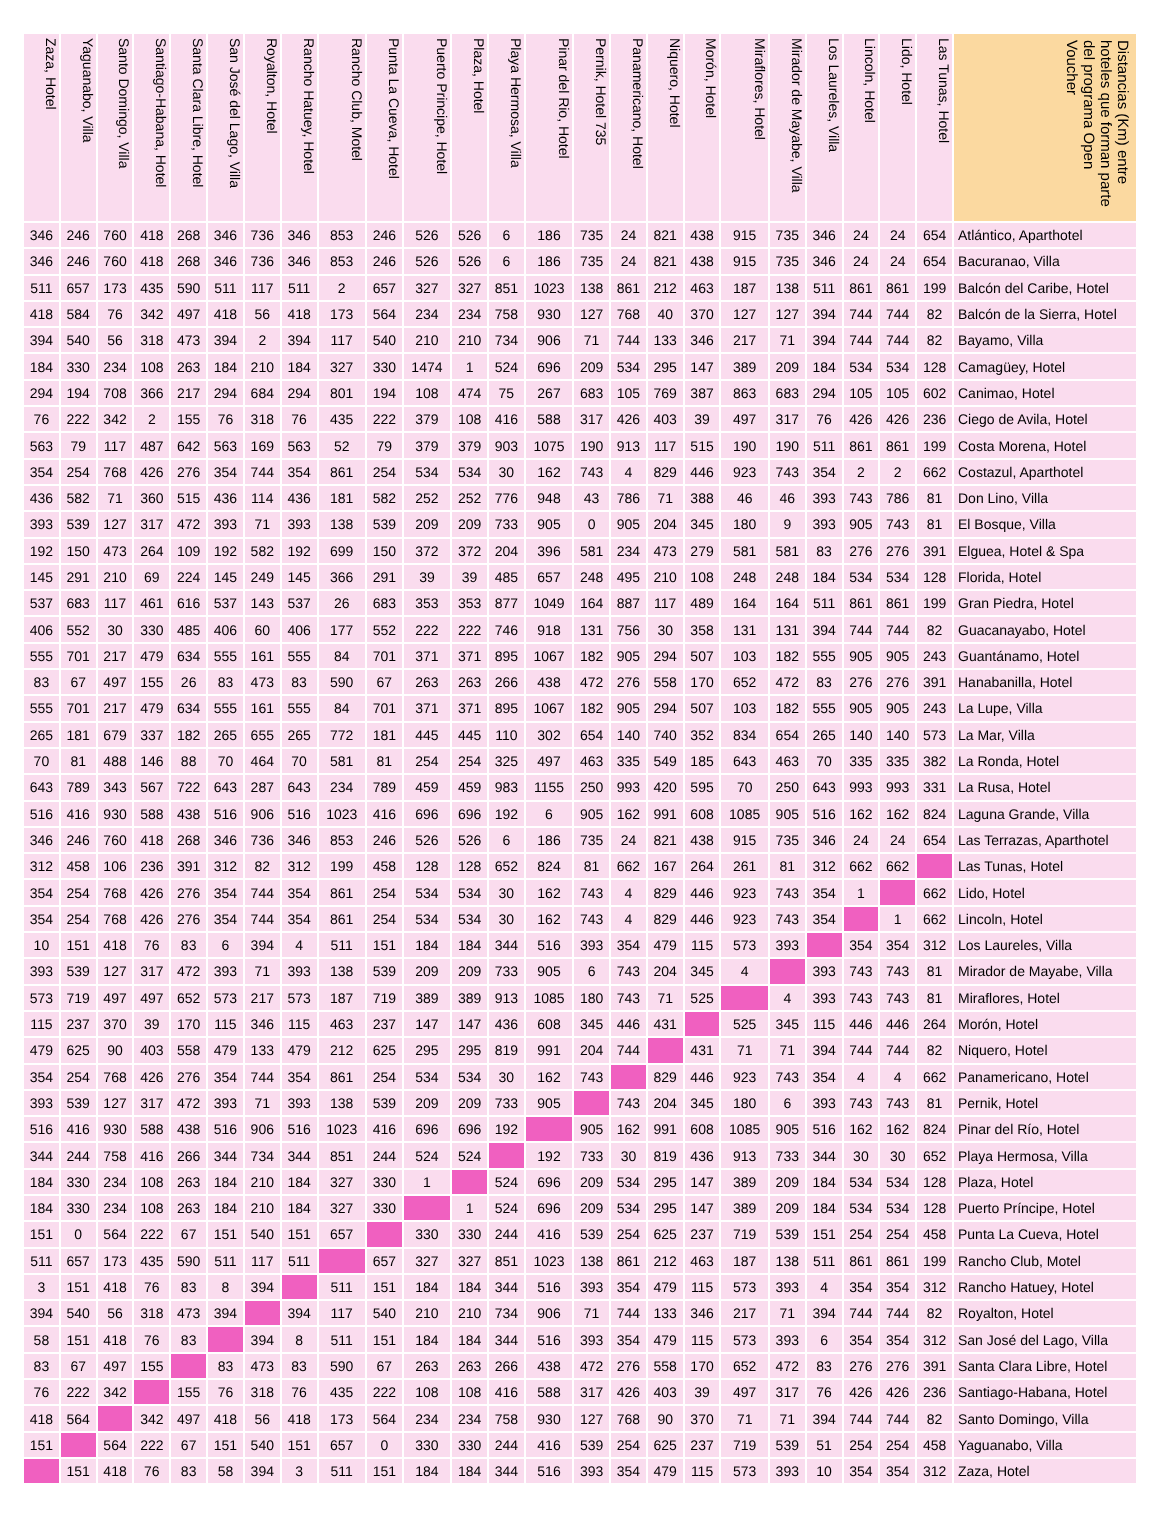| Zaza, Hotel | Yaguanabo, Villa | Santo Domingo, Villa | Santiago-Habana, Hotel | Santa Clara Libre, Hotel | San José del Lago, Villa | Royalton, Hotel | Rancho Hatuey, Hotel | Rancho Club, Motel | Punta La Cueva, Hotel | Puerto Principe, Hotel | Plaza, Hotel | Playa Hermosa, Villa | Pinar del Rio, Hotel | Pernik, Hotel 735 | Panamericano, Hotel | Niquero, Hotel | Morón, Hotel | Miraflores, Hotel | Mirador de Mayabe, Villa | Los Laureles, Villa | Lincoln, Hotel | Lido, Hotel | Las Tunas, Hotel | Distancias (Km) entre hoteles que forman parte del programa Open Voucher |
| --- | --- | --- | --- | --- | --- | --- | --- | --- | --- | --- | --- | --- | --- | --- | --- | --- | --- | --- | --- | --- | --- | --- | --- | --- |
| 346 | 246 | 760 | 418 | 268 | 346 | 736 | 346 | 853 | 246 | 526 | 526 | 6 | 186 | 735 | 24 | 821 | 438 | 915 | 735 | 346 | 24 | 24 | 654 | Atlántico, Aparthotel |
| 346 | 246 | 760 | 418 | 268 | 346 | 736 | 346 | 853 | 246 | 526 | 526 | 6 | 186 | 735 | 24 | 821 | 438 | 915 | 735 | 346 | 24 | 24 | 654 | Bacuranao, Villa |
| 511 | 657 | 173 | 435 | 590 | 511 | 117 | 511 | 2 | 657 | 327 | 327 | 851 | 1023 | 138 | 861 | 212 | 463 | 187 | 138 | 511 | 861 | 861 | 199 | Balcón del Caribe, Hotel |
| 418 | 584 | 76 | 342 | 497 | 418 | 56 | 418 | 173 | 564 | 234 | 234 | 758 | 930 | 127 | 768 | 40 | 370 | 127 | 127 | 394 | 744 | 744 | 82 | Balcón de la Sierra, Hotel |
| 394 | 540 | 56 | 318 | 473 | 394 | 2 | 394 | 117 | 540 | 210 | 210 | 734 | 906 | 71 | 744 | 133 | 346 | 217 | 71 | 394 | 744 | 744 | 82 | Bayamo, Villa |
| 184 | 330 | 234 | 108 | 263 | 184 | 210 | 184 | 327 | 330 | 1474 | 1 | 524 | 696 | 209 | 534 | 295 | 147 | 389 | 209 | 184 | 534 | 534 | 128 | Camagüey, Hotel |
| 294 | 194 | 708 | 366 | 217 | 294 | 684 | 294 | 801 | 194 | 108 | 474 | 75 | 267 | 683 | 105 | 769 | 387 | 863 | 683 | 294 | 105 | 105 | 602 | Canimao, Hotel |
| 76 | 222 | 342 | 2 | 155 | 76 | 318 | 76 | 435 | 222 | 379 | 108 | 416 | 588 | 317 | 426 | 403 | 39 | 497 | 317 | 76 | 426 | 426 | 236 | Ciego de Avila, Hotel |
| 563 | 79 | 117 | 487 | 642 | 563 | 169 | 563 | 52 | 79 | 379 | 379 | 903 | 1075 | 190 | 913 | 117 | 515 | 190 | 190 | 511 | 861 | 861 | 199 | Costa Morena, Hotel |
| 354 | 254 | 768 | 426 | 276 | 354 | 744 | 354 | 861 | 254 | 534 | 534 | 30 | 162 | 743 | 4 | 829 | 446 | 923 | 743 | 354 | 2 | 2 | 662 | Costazul, Aparthotel |
| 436 | 582 | 71 | 360 | 515 | 436 | 114 | 436 | 181 | 582 | 252 | 252 | 776 | 948 | 43 | 786 | 71 | 388 | 46 | 46 | 393 | 743 | 786 | 81 | Don Lino, Villa |
| 393 | 539 | 127 | 317 | 472 | 393 | 71 | 393 | 138 | 539 | 209 | 209 | 733 | 905 | 0 | 905 | 204 | 345 | 180 | 9 | 393 | 905 | 743 | 81 | El Bosque, Villa |
| 192 | 150 | 473 | 264 | 109 | 192 | 582 | 192 | 699 | 150 | 372 | 372 | 204 | 396 | 581 | 234 | 473 | 279 | 581 | 581 | 83 | 276 | 276 | 391 | Elguea, Hotel & Spa |
| 145 | 291 | 210 | 69 | 224 | 145 | 249 | 145 | 366 | 291 | 39 | 39 | 485 | 657 | 248 | 495 | 210 | 108 | 248 | 248 | 184 | 534 | 534 | 128 | Florida, Hotel |
| 537 | 683 | 117 | 461 | 616 | 537 | 143 | 537 | 26 | 683 | 353 | 353 | 877 | 1049 | 164 | 887 | 117 | 489 | 164 | 164 | 511 | 861 | 861 | 199 | Gran Piedra, Hotel |
| 406 | 552 | 30 | 330 | 485 | 406 | 60 | 406 | 177 | 552 | 222 | 222 | 746 | 918 | 131 | 756 | 30 | 358 | 131 | 131 | 394 | 744 | 744 | 82 | Guacanayabo, Hotel |
| 555 | 701 | 217 | 479 | 634 | 555 | 161 | 555 | 84 | 701 | 371 | 371 | 895 | 1067 | 182 | 905 | 294 | 507 | 103 | 182 | 555 | 905 | 905 | 243 | Guantánamo, Hotel |
| 83 | 67 | 497 | 155 | 26 | 83 | 473 | 83 | 590 | 67 | 263 | 263 | 266 | 438 | 472 | 276 | 558 | 170 | 652 | 472 | 83 | 276 | 276 | 391 | Hanabanilla, Hotel |
| 555 | 701 | 217 | 479 | 634 | 555 | 161 | 555 | 84 | 701 | 371 | 371 | 895 | 1067 | 182 | 905 | 294 | 507 | 103 | 182 | 555 | 905 | 905 | 243 | La Lupe, Villa |
| 265 | 181 | 679 | 337 | 182 | 265 | 655 | 265 | 772 | 181 | 445 | 445 | 110 | 302 | 654 | 140 | 740 | 352 | 834 | 654 | 265 | 140 | 140 | 573 | La Mar, Villa |
| 70 | 81 | 488 | 146 | 88 | 70 | 464 | 70 | 581 | 81 | 254 | 254 | 325 | 497 | 463 | 335 | 549 | 185 | 643 | 463 | 70 | 335 | 335 | 382 | La Ronda, Hotel |
| 643 | 789 | 343 | 567 | 722 | 643 | 287 | 643 | 234 | 789 | 459 | 459 | 983 | 1155 | 250 | 993 | 420 | 595 | 70 | 250 | 643 | 993 | 993 | 331 | La Rusa, Hotel |
| 516 | 416 | 930 | 588 | 438 | 516 | 906 | 516 | 1023 | 416 | 696 | 696 | 192 | 6 | 905 | 162 | 991 | 608 | 1085 | 905 | 516 | 162 | 162 | 824 | Laguna Grande, Villa |
| 346 | 246 | 760 | 418 | 268 | 346 | 736 | 346 | 853 | 246 | 526 | 526 | 6 | 186 | 735 | 24 | 821 | 438 | 915 | 735 | 346 | 24 | 24 | 654 | Las Terrazas, Aparthotel |
| 312 | 458 | 106 | 236 | 391 | 312 | 82 | 312 | 199 | 458 | 128 | 128 | 652 | 824 | 81 | 662 | 167 | 264 | 261 | 81 | 312 | 662 | 662 | | Las Tunas, Hotel |
| 354 | 254 | 768 | 426 | 276 | 354 | 744 | 354 | 861 | 254 | 534 | 534 | 30 | 162 | 743 | 4 | 829 | 446 | 923 | 743 | 354 | 1 | | 662 | Lido, Hotel |
| 354 | 254 | 768 | 426 | 276 | 354 | 744 | 354 | 861 | 254 | 534 | 534 | 30 | 162 | 743 | 4 | 829 | 446 | 923 | 743 | 354 | | 1 | 662 | Lincoln, Hotel |
| 10 | 151 | 418 | 76 | 83 | 6 | 394 | 4 | 511 | 151 | 184 | 184 | 344 | 516 | 393 | 354 | 479 | 115 | 573 | 393 | | 354 | 354 | 312 | Los Laureles, Villa |
| 393 | 539 | 127 | 317 | 472 | 393 | 71 | 393 | 138 | 539 | 209 | 209 | 733 | 905 | 6 | 743 | 204 | 345 | 4 | | 393 | 743 | 743 | 81 | Mirador de Mayabe, Villa |
| 573 | 719 | 497 | 497 | 652 | 573 | 217 | 573 | 187 | 719 | 389 | 389 | 913 | 1085 | 180 | 743 | 71 | 525 | | 4 | 393 | 743 | 743 | 81 | Miraflores, Hotel |
| 115 | 237 | 370 | 39 | 170 | 115 | 346 | 115 | 463 | 237 | 147 | 147 | 436 | 608 | 345 | 446 | 431 | | 525 | 345 | 115 | 446 | 446 | 264 | Morón, Hotel |
| 479 | 625 | 90 | 403 | 558 | 479 | 133 | 479 | 212 | 625 | 295 | 295 | 819 | 991 | 204 | 744 | | 431 | 71 | 71 | 394 | 744 | 744 | 82 | Niquero, Hotel |
| 354 | 254 | 768 | 426 | 276 | 354 | 744 | 354 | 861 | 254 | 534 | 534 | 30 | 162 | 743 | | 829 | 446 | 923 | 743 | 354 | 4 | 4 | 662 | Panamericano, Hotel |
| 393 | 539 | 127 | 317 | 472 | 393 | 71 | 393 | 138 | 539 | 209 | 209 | 733 | 905 | | 743 | 204 | 345 | 180 | 6 | 393 | 743 | 743 | 81 | Pernik, Hotel |
| 516 | 416 | 930 | 588 | 438 | 516 | 906 | 516 | 1023 | 416 | 696 | 696 | 192 | | 905 | 162 | 991 | 608 | 1085 | 905 | 516 | 162 | 162 | 824 | Pinar del Río, Hotel |
| 344 | 244 | 758 | 416 | 266 | 344 | 734 | 344 | 851 | 244 | 524 | 524 | | 192 | 733 | 30 | 819 | 436 | 913 | 733 | 344 | 30 | 30 | 652 | Playa Hermosa, Villa |
| 184 | 330 | 234 | 108 | 263 | 184 | 210 | 184 | 327 | 330 | 1 | | 524 | 696 | 209 | 534 | 295 | 147 | 389 | 209 | 184 | 534 | 534 | 128 | Plaza, Hotel |
| 184 | 330 | 234 | 108 | 263 | 184 | 210 | 184 | 327 | 330 | | 1 | 524 | 696 | 209 | 534 | 295 | 147 | 389 | 209 | 184 | 534 | 534 | 128 | Puerto Príncipe, Hotel |
| 151 | 0 | 564 | 222 | 67 | 151 | 540 | 151 | 657 | | 330 | 330 | 244 | 416 | 539 | 254 | 625 | 237 | 719 | 539 | 151 | 254 | 254 | 458 | Punta La Cueva, Hotel |
| 511 | 657 | 173 | 435 | 590 | 511 | 117 | 511 | | 657 | 327 | 327 | 851 | 1023 | 138 | 861 | 212 | 463 | 187 | 138 | 511 | 861 | 861 | 199 | Rancho Club, Motel |
| 3 | 151 | 418 | 76 | 83 | 8 | 394 | | 511 | 151 | 184 | 184 | 344 | 516 | 393 | 354 | 479 | 115 | 573 | 393 | 4 | 354 | 354 | 312 | Rancho Hatuey, Hotel |
| 394 | 540 | 56 | 318 | 473 | 394 | | 394 | 117 | 540 | 210 | 210 | 734 | 906 | 71 | 744 | 133 | 346 | 217 | 71 | 394 | 744 | 744 | 82 | Royalton, Hotel |
| 58 | 151 | 418 | 76 | 83 | | 394 | 8 | 511 | 151 | 184 | 184 | 344 | 516 | 393 | 354 | 479 | 115 | 573 | 393 | 6 | 354 | 354 | 312 | San José del Lago, Villa |
| 83 | 67 | 497 | 155 | | 83 | 473 | 83 | 590 | 67 | 263 | 263 | 266 | 438 | 472 | 276 | 558 | 170 | 652 | 472 | 83 | 276 | 276 | 391 | Santa Clara Libre, Hotel |
| 76 | 222 | 342 | | 155 | 76 | 318 | 76 | 435 | 222 | 108 | 108 | 416 | 588 | 317 | 426 | 403 | 39 | 497 | 317 | 76 | 426 | 426 | 236 | Santiago-Habana, Hotel |
| 418 | 564 | | 342 | 497 | 418 | 56 | 418 | 173 | 564 | 234 | 234 | 758 | 930 | 127 | 768 | 90 | 370 | 71 | 71 | 394 | 744 | 744 | 82 | Santo Domingo, Villa |
| 151 | | 564 | 222 | 67 | 151 | 540 | 151 | 657 | 0 | 330 | 330 | 244 | 416 | 539 | 254 | 625 | 237 | 719 | 539 | 51 | 254 | 254 | 458 | Yaguanabo, Villa |
| | 151 | 418 | 76 | 83 | 58 | 394 | 3 | 511 | 151 | 184 | 184 | 344 | 516 | 393 | 354 | 479 | 115 | 573 | 393 | 10 | 354 | 354 | 312 | Zaza, Hotel |